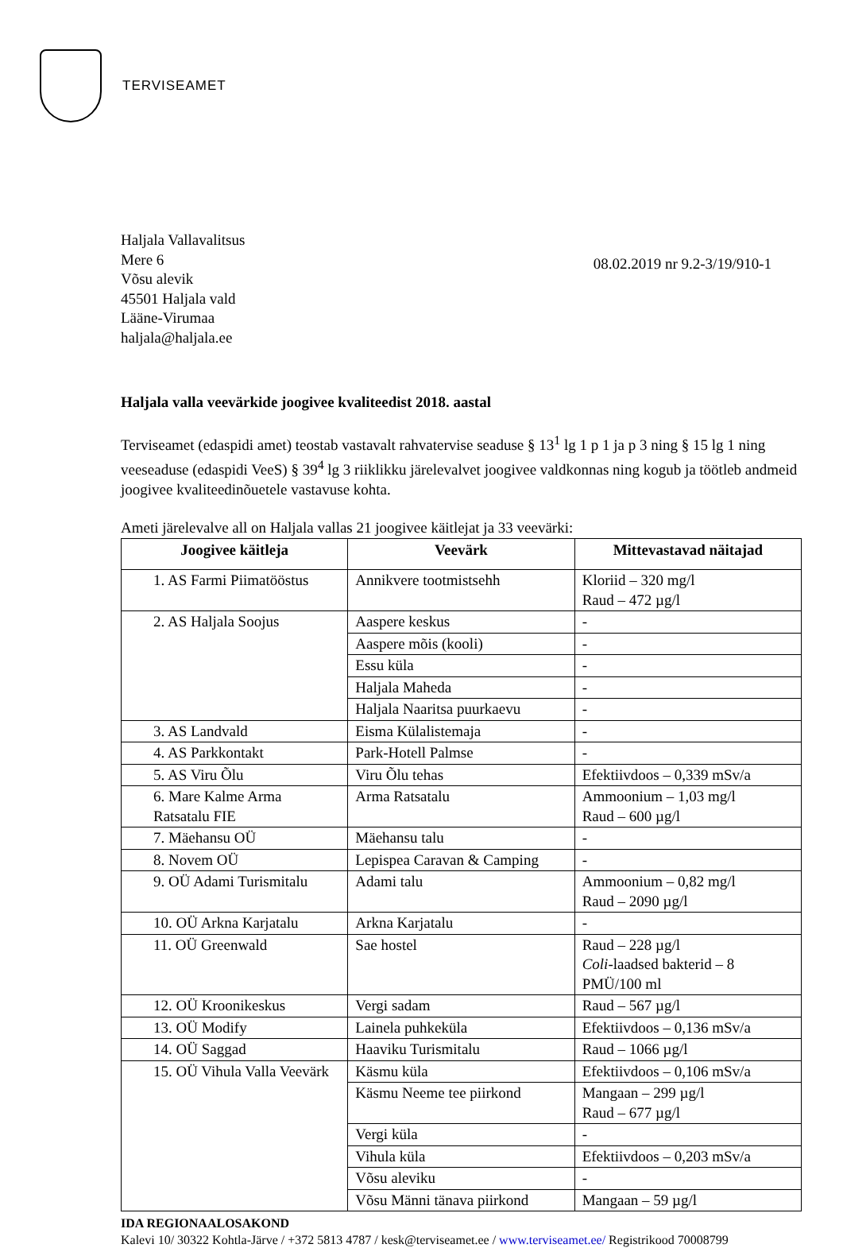TERVISEAMET
Haljala Vallavalitsus
Mere 6
Võsu alevik
45501 Haljala vald
Lääne-Virumaa
haljala@haljala.ee
08.02.2019 nr 9.2-3/19/910-1
Haljala valla veevärkide joogivee kvaliteedist 2018. aastal
Terviseamet (edaspidi amet) teostab vastavalt rahvatervise seaduse § 13<sup>1</sup> lg 1 p 1 ja p 3 ning § 15 lg 1 ning veeseaduse (edaspidi VeeS) § 39<sup>4</sup> lg 3 riiklikku järelevalvet joogivee valdkonnas ning kogub ja töötleb andmeid joogivee kvaliteedinõuetele vastavuse kohta.
Ameti järelevalve all on Haljala vallas 21 joogivee käitlejat ja 33 veevärki:
| Joogivee käitleja | Veevärk | Mittevastavad näitajad |
| --- | --- | --- |
| 1. AS Farmi Piimatööstus | Annikvere tootmistsehh | Kloriid – 320 mg/l Raud – 472 µg/l |
| 2. AS Haljala Soojus | Aaspere keskus | - |
| | Aaspere mõis (kooli) | - |
| | Essu küla | - |
| | Haljala Maheda | - |
| | Haljala Naaritsa puurkaevu | - |
| 3. AS Landvald | Eisma Külalistemaja | - |
| 4. AS Parkkontakt | Park-Hotell Palmse | - |
| 5. AS Viru Õlu | Viru Õlu tehas | Efektiivdoos – 0,339 mSv/a |
| 6. Mare Kalme Arma Ratsatalu FIE | Arma Ratsatalu | Ammoonium – 1,03 mg/l Raud – 600 µg/l |
| 7. Mäehansu OÜ | Mäehansu talu | - |
| 8. Novem OÜ | Lepispea Caravan & Camping | - |
| 9. OÜ Adami Turismitalu | Adami talu | Ammoonium – 0,82 mg/l Raud – 2090 µg/l |
| 10. OÜ Arkna Karjatalu | Arkna Karjatalu | - |
| 11. OÜ Greenwald | Sae hostel | Raud – 228 µg/l Coli -laadsed bakterid – 8 PMÜ/100 ml |
| 12. OÜ Kroonikeskus | Vergi sadam | Raud – 567 µg/l |
| 13. OÜ Modify | Lainela puhkeküla | Efektiivdoos – 0,136 mSv/a |
| 14. OÜ Saggad | Haaviku Turismitalu | Raud – 1066 µg/l |
| 15. OÜ Vihula Valla Veevärk | Käsmu küla | Efektiivdoos – 0,106 mSv/a |
| | Käsmu Neeme tee piirkond | Mangaan – 299 µg/l Raud – 677 µg/l |
| | Vergi küla | - |
| | Vihula küla | Efektiivdoos – 0,203 mSv/a |
| | Võsu aleviku | - |
| | Võsu Männi tänava piirkond | Mangaan – 59 µg/l |
IDA REGIONAALOSAKOND
Kalevi 10/ 30322 Kohtla-Järve / +372 5813 4787 / kesk@terviseamet.ee / www.terviseamet.ee/ Registrikood 70008799